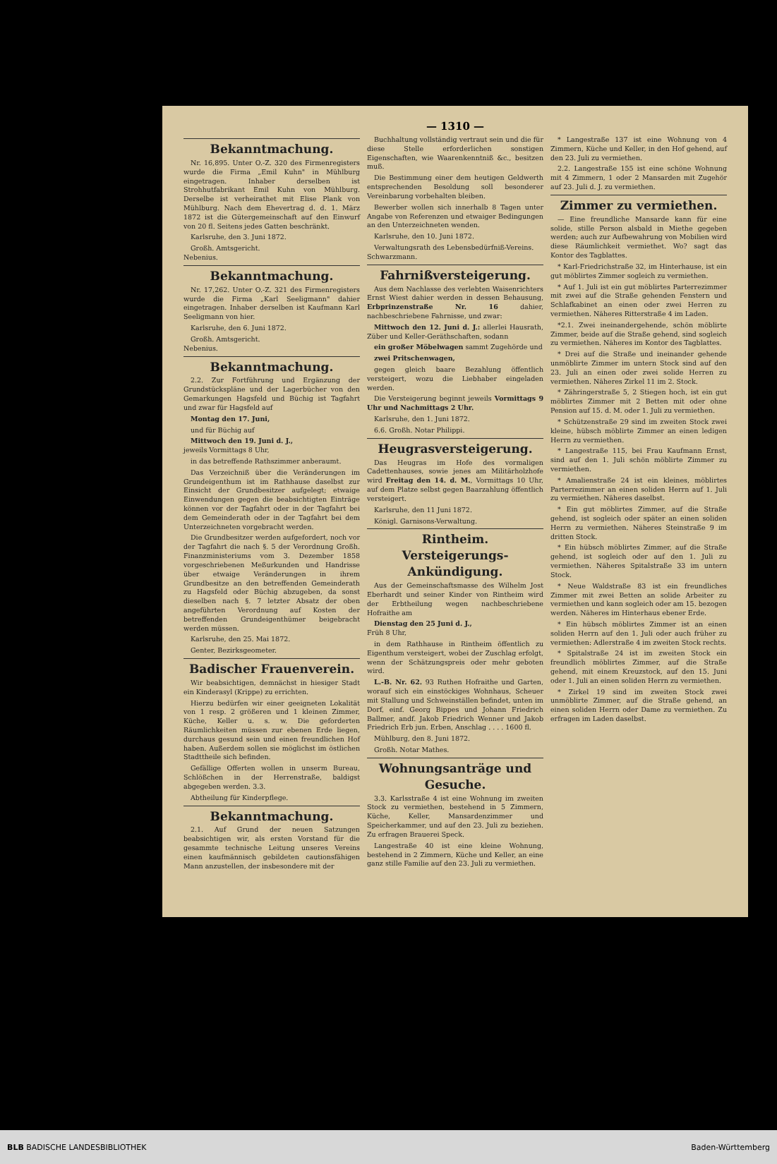— 1310 —
Bekanntmachung.
Nr. 16,895. Unter O.-Z. 320 des Firmenregisters wurde die Firma „Emil Kuhn" in Mühlburg eingetragen. Inhaber derselben ist Strohhutfabrikant Emil Kuhn von Mühlburg. Derselbe ist verheirathet mit Elise Plank von Mühlburg. Nach dem Ehevertrag d. d. 1. März 1872 ist die Gütergemeinschaft auf den Einwurf von 20 fl. Seitens jedes Gatten beschränkt.
Karlsruhe, den 3. Juni 1872.
Großh. Amtsgericht.
Nebenius.
Bekanntmachung.
Nr. 17,262. Unter O.-Z. 321 des Firmenregisters wurde die Firma „Karl Seeligmann" dahier eingetragen. Inhaber derselben ist Kaufmann Karl Seeligmann von hier.
Karlsruhe, den 6. Juni 1872.
Großh. Amtsgericht.
Nebenius.
Bekanntmachung.
2.2. Zur Fortführung und Ergänzung der Grundstückspläne und der Lagerbücher von den Gemarkungen Hagsfeld und Büchig ist Tagfahrt und zwar für Hagsfeld auf
Montag den 17. Juni,
und für Büchig auf
Mittwoch den 19. Juni d. J.,
jeweils Vormittags 8 Uhr,
in das betreffende Rathszimmer anberaumt.
Das Verzeichniß über die Veränderungen im Grundeigenthum ist im Rathhause daselbst zur Einsicht der Grundbesitzer aufgelegt; etwaige Einwendungen gegen die beabsichtigten Einträge können vor der Tagfahrt oder in der Tagfahrt bei dem Gemeinderath oder in der Tagfahrt bei dem Unterzeichneten vorgebracht werden.
Die Grundbesitzer werden aufgefordert, noch vor der Tagfahrt die nach §. 5 der Verordnung Großh. Finanzministeriums vom 3. Dezember 1858 vorgeschriebenen Meßurkunden und Handrisse über etwaige Veränderungen in ihrem Grundbesitze an den betreffenden Gemeinderath zu Hagsfeld oder Büchig abzugeben, da sonst dieselben nach §. 7 letzter Absatz der oben angeführten Verordnung auf Kosten der betreffenden Grundeigenthümer beigebracht werden müssen.
Karlsruhe, den 25. Mai 1872.
Genter, Bezirksgeometer.
Badischer Frauenverein.
Wir beabsichtigen, demnächst in hiesiger Stadt ein Kinderasyl (Krippe) zu errichten.
Hierzu bedürfen wir einer geeigneten Lokalität von 1 resp. 2 größeren und 1 kleinen Zimmer, Küche, Keller u. s. w. Die geforderten Räumlichkeiten müssen zur ebenen Erde liegen, durchaus gesund sein und einen freundlichen Hof haben. Außerdem sollen sie möglichst im östlichen Stadttheile sich befinden.
Gefällige Offerten wollen in unserm Bureau, Schlößchen in der Herrenstraße, baldigst abgegeben werden. 3.3.
Abtheilung für Kinderpflege.
Bekanntmachung.
2.1. Auf Grund der neuen Satzungen beabsichtigen wir, als ersten Vorstand für die gesammte technische Leitung unseres Vereins einen kaufmännisch gebildeten cautionsfähigen Mann anzustellen, der insbesondere mit der
Buchhaltung vollständig vertraut sein und die für diese Stelle erforderlichen sonstigen Eigenschaften, wie Waarenkenntniß &c., besitzen muß.
Die Bestimmung einer dem heutigen Geldwerth entsprechenden Besoldung soll besonderer Vereinbarung vorbehalten bleiben.
Bewerber wollen sich innerhalb 8 Tagen unter Angabe von Referenzen und etwaiger Bedingungen an den Unterzeichneten wenden.
Karlsruhe, den 10. Juni 1872.
Verwaltungsrath des Lebensbedürfniß-Vereins.
Schwarzmann.
Fahrnißversteigerung.
Aus dem Nachlasse des verlebten Waisenrichters Ernst Wiest dahier werden in dessen Behausung, Erbprinzenstraße Nr. 16 dahier, nachbeschriebene Fahrnisse, und zwar:
Mittwoch den 12. Juni d. J.: allerlei Hausrath, Züber und Keller-Geräthschaften, sodann
ein großer Möbelwagen sammt Zugehörde und
zwei Pritschenwagen,
gegen gleich baare Bezahlung öffentlich versteigert, wozu die Liebhaber eingeladen werden.
Die Versteigerung beginnt jeweils Vormittags 9 Uhr und Nachmittags 2 Uhr.
Karlsruhe, den 1. Juni 1872.
6.6. Großh. Notar Philippi.
Heugrasversteigerung.
Das Heugras im Hofe des vormaligen Cadettenhauses, sowie jenes am Militärholzhofe wird Freitag den 14. d. M., Vormittags 10 Uhr, auf dem Platze selbst gegen Baarzahlung öffentlich versteigert.
Karlsruhe, den 11 Juni 1872.
Königl. Garnisons-Verwaltung.
Rintheim.
Versteigerungs-Ankündigung.
Aus der Gemeinschaftsmasse des Wilhelm Jost Eberhardt und seiner Kinder von Rintheim wird der Erbtheilung wegen nachbeschriebene Hofraithe am
Dienstag den 25 Juni d. J.,
Früh 8 Uhr,
in dem Rathhause in Rintheim öffentlich zu Eigenthum versteigert, wobei der Zuschlag erfolgt, wenn der Schätzungspreis oder mehr geboten wird.
L.-B. Nr. 62. 93 Ruthen Hofraithe und Garten, worauf sich ein einstöckiges Wohnhaus, Scheuer mit Stallung und Schweinställen befindet, unten im Dorf, einf. Georg Bippes und Johann Friedrich Ballmer, andf. Jakob Friedrich Wenner und Jakob Friedrich Erb jun. Erben, Anschlag . . . . 1600 fl.
Mühlburg, den 8. Juni 1872.
Großh. Notar Mathes.
Wohnungsanträge und Gesuche.
3.3. Karlsstraße 4 ist eine Wohnung im zweiten Stock zu vermiethen, bestehend in 5 Zimmern, Küche, Keller, Mansardenzimmer und Speicherkammer, und auf den 23. Juli zu beziehen. Zu erfragen Brauerei Speck.
Langestraße 40 ist eine kleine Wohnung, bestehend in 2 Zimmern, Küche und Keller, an eine ganz stille Familie auf den 23. Juli zu vermiethen.
* Langestraße 137 ist eine Wohnung von 4 Zimmern, Küche und Keller, in den Hof gehend, auf den 23. Juli zu vermiethen.
2.2. Langestraße 155 ist eine schöne Wohnung mit 4 Zimmern, 1 oder 2 Mansarden mit Zugehör auf 23. Juli d. J. zu vermiethen.
Zimmer zu vermiethen.
— Eine freundliche Mansarde kann für eine solide, stille Person alsbald in Miethe gegeben werden; auch zur Aufbewahrung von Mobilien wird diese Räumlichkeit vermiethet. Wo? sagt das Kontor des Tagblattes.
* Karl-Friedrichstraße 32, im Hinterhause, ist ein gut möblirtes Zimmer sogleich zu vermiethen.
* Auf 1. Juli ist ein gut möblirtes Parterrezimmer mit zwei auf die Straße gehenden Fenstern und Schlafkabinet an einen oder zwei Herren zu vermiethen. Näheres Ritterstraße 4 im Laden.
*2.1. Zwei ineinandergehende, schön möblirte Zimmer, beide auf die Straße gehend, sind sogleich zu vermiethen. Näheres im Kontor des Tagblattes.
* Drei auf die Straße und ineinander gehende unmöblirte Zimmer im untern Stock sind auf den 23. Juli an einen oder zwei solide Herren zu vermiethen. Näheres Zirkel 11 im 2. Stock.
* Zähringerstraße 5, 2 Stiegen hoch, ist ein gut möblirtes Zimmer mit 2 Betten mit oder ohne Pension auf 15. d. M. oder 1. Juli zu vermiethen.
* Schützenstraße 29 sind im zweiten Stock zwei kleine, hübsch möblirte Zimmer an einen ledigen Herrn zu vermiethen.
* Langestraße 115, bei Frau Kaufmann Ernst, sind auf den 1. Juli schön möblirte Zimmer zu vermiethen.
* Amalienstraße 24 ist ein kleines, möblirtes Parterrezimmer an einen soliden Herrn auf 1. Juli zu vermiethen. Näheres daselbst.
* Ein gut möblirtes Zimmer, auf die Straße gehend, ist sogleich oder später an einen soliden Herrn zu vermiethen. Näheres Steinstraße 9 im dritten Stock.
* Ein hübsch möblirtes Zimmer, auf die Straße gehend, ist sogleich oder auf den 1. Juli zu vermiethen. Näheres Spitalstraße 33 im untern Stock.
* Neue Waldstraße 83 ist ein freundliches Zimmer mit zwei Betten an solide Arbeiter zu vermiethen und kann sogleich oder am 15. bezogen werden. Näheres im Hinterhaus ebener Erde.
* Ein hübsch möblirtes Zimmer ist an einen soliden Herrn auf den 1. Juli oder auch früher zu vermiethen: Adlerstraße 4 im zweiten Stock rechts.
* Spitalstraße 24 ist im zweiten Stock ein freundlich möblirtes Zimmer, auf die Straße gehend, mit einem Kreuzstock, auf den 15. Juni oder 1. Juli an einen soliden Herrn zu vermiethen.
* Zirkel 19 sind im zweiten Stock zwei unmöblirte Zimmer, auf die Straße gehend, an einen soliden Herrn oder Dame zu vermiethen. Zu erfragen im Laden daselbst.
BLB BADISCHE LANDESBIBLIOTHEK Baden-Württemberg